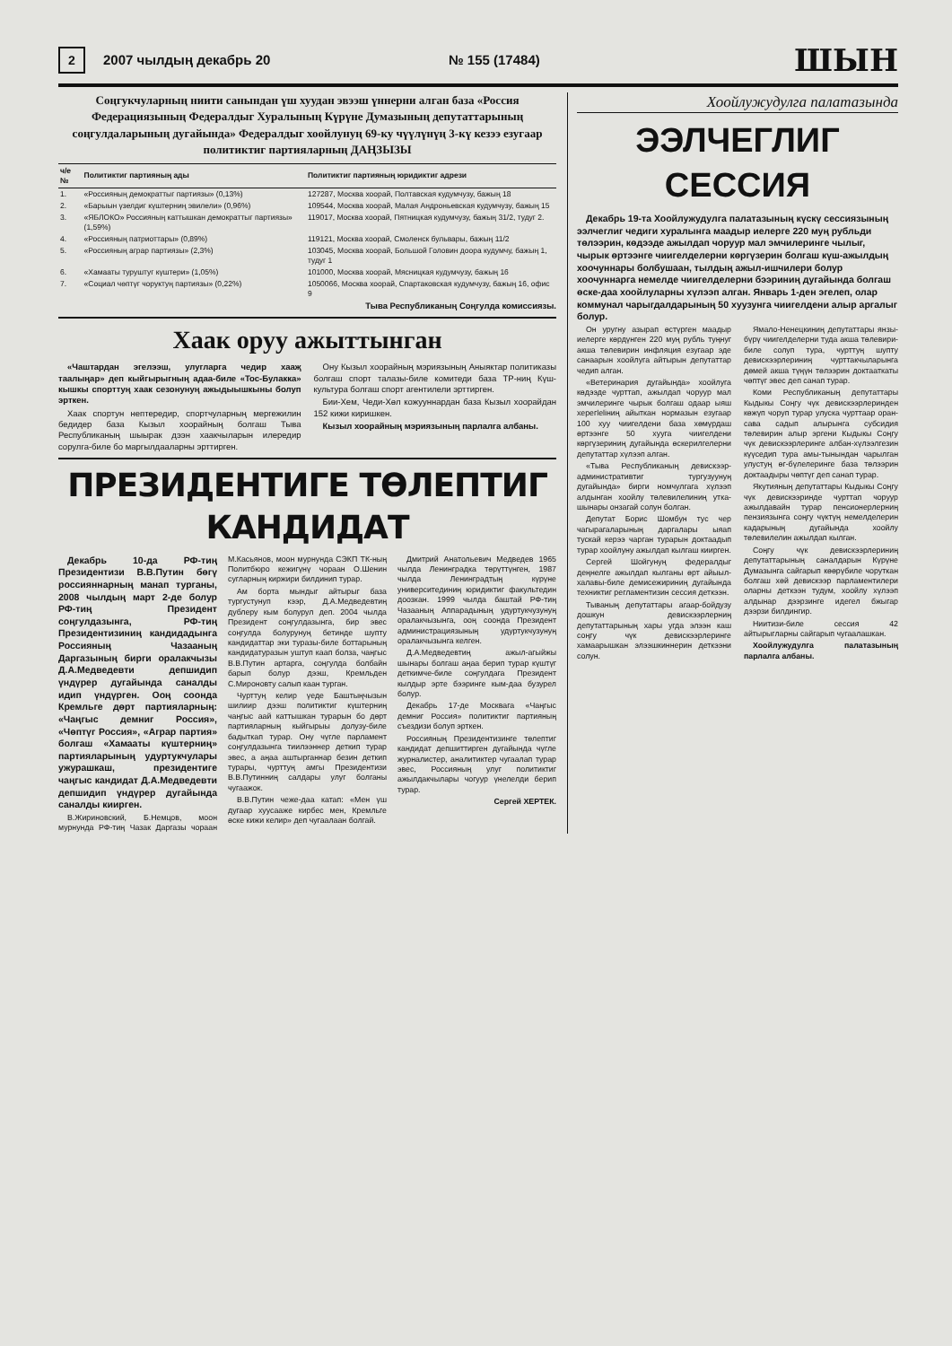2
2007 чылдың декабрь 20 № 155 (17484)
ШЫН
Соңгукчуларның ниити санындан үш хуудан эвээш үннерни алган база «Россия Федерациязының Федералдыг Хуралының Күрүне Думазының депутаттарының соңгулдаларының дугайында» Федералдыг хоойлунуң 69-ку чүүлүнүң 3-кү кезээ езугаар политиктиг партияларның ДАҢЗЫЗЫ
| ч/е № | Политиктиг партияның ады | Политиктиг партияның юридиктиг адрези |
| --- | --- | --- |
| 1. | «Россияның демократтыг партиязы» (0,13%) | 127287, Москва хоорай, Полтавская кудумчузу, бажың 18 |
| 2. | «Барыын үзелдиг күштерниң эвилели» (0,96%) | 109544, Москва хоорай, Малая Андроньевская кудумчузу, бажың 15 |
| 3. | «ЯБЛОКО» Россияның каттышкан демократтыг партиязы» (1,59%) | 119017, Москва хоорай, Пятницкая кудумчузу, бажың 31/2, тудуг 2. |
| 4. | «Россияның патриоттары» (0,89%) | 119121, Москва хоорай, Смоленск бульвары, бажың 11/2 |
| 5. | «Россияның аграр партиязы» (2,3%) | 103045, Москва хоорай, Большой Головин доора кудумчу, бажың 1, тудуг 1 |
| 6. | «Хамааты туруштуг күштери» (1,05%) | 101000, Москва хоорай, Мясницкая кудумчузу, бажың 16 |
| 7. | «Социал чөптүг чоруктуң партиязы» (0,22%) | 1050066, Москва хоорай, Спартаковская кудумчузу, бажың 16, офис 9 |
Тыва Республиканың Соңгулда комиссиязы.
Хаак оруу ажыттынган
«Чаштардан эгелээш, улугларга чедир хааҗ таалыңар» деп кыйгырыгның адаа-биле «Тос-Булакка» кышкы спорттуң хаак сезонунуң ажыдыышкыны болуп эрткен.
Хаак спортун нептередир, спортчуларның мергежилин бедидер база Кызыл хоорайның болгаш Тыва Республиканың шыырак дээн хаакчыларын илередир сорулга-биле бо маргылдааларны эрттирген.
Ону Кызыл хоорайның мэриязының Аныяктар политиказы болгаш спорт талазы-биле комитеди база ТР-ниң Күш-культура болгаш спорт агентилели эрттирген.
Бии-Хем, Чеди-Хөл кожууннардан база Кызыл хоорайдан 152 кижи киришкен.
Кызыл хоорайның мэриязының парлалга албаны.
ПРЕЗИДЕНТИГЕ ТӨЛЕПТИГ КАНДИДАТ
Декабрь 10-да РФ-тиң Президентизи В.В.Путин бөгү россияннарның манап турганы, 2008 чылдың март 2-де болур РФ-тиң Президент соңгулдазынга, РФ-тиң Президентизиниң кандидадынга Россияның Чазааның Даргазының бирги оралакчызы Д.А.Медведевти депшидип үндүрер дугайында саналды идип үндүрген. Ооң соонда Кремльге дөрт партияларның: «Чаңгыс демниг Россия», «Чөптүг Россия», «Аграр партия» болгаш «Хамааты күштерниң» партияларының удуртукчулары ужурашкаш, президентиге чаңгыс кандидат Д.А.Медведевти депшидип үндүрер дугайында саналды киирген.
В.Жириновский, Б.Немцов, моон мурнунда РФ-тиң Чазак Даргазы чораан М.Касьянов, моон мурнунда СЭКП ТК-ның Политбюро кежигүнү чораан О.Шенин сугларның киржири билдинип турар.
Ам борта мындыг айтырыг база тургустунуп кээр, Д.А.Медведевтиң дублеру кым болурул деп. 2004 чылда Президент соңгулдазынга, бир эвес соңгулда болурунуң бетинде шупту кандидаттар эки туразы-биле боттарының кандидатуразын уштуп каап болза, чаңгыс В.В.Путин артарга, соңгулда болбайн барып болур дээш, Кремльден С.Мироновту салып каан турган.
Чурттуң келир үеде Баштыңчызын шилиир дээш политиктиг күштерниң чаңгыс аай каттышкан турарын бо дөрт партияларның кыйгырыы долузу-биле бадыткап турар. Ону чүгле парламент соңгулдазынга тиилээннер деткип турар эвес, а аңаа аштырганнар безин деткип турары, чурттуң амгы Президентизи В.В.Путинниң салдары улуг болганы чугаажок.
В.В.Путин чеже-даа катап: «Мен үш дугаар хуусааже кирбес мен, Кремльге өске кижи келир» деп чугаалаан болгай.
Дмитрий Анатольевич Медведев 1965 чылда Ленинградка төрүттүнген, 1987 чылда Ленинградтың күрүне университединиң юридиктиг факультедин доозкан. 1999 чылда баштай РФ-тиң Чазааның Аппарадының удуртукчузунуң оралакчызынга, ооң соонда Президент администрациязының удуртукчузунуң оралакчызынга келген.
Д.А.Медведевтиң ажыл-агыйжы шынары болгаш аңаа берип турар күштүг деткимче-биле соңгулдага Президент кылдыр эрте бээринге кым-даа бузурел болур.
Декабрь 17-де Москвага «Чаңгыс демниг Россия» политиктиг партияның съездизи болуп эрткен.
Россияның Президентизинге төлептиг кандидат депшиттирген дугайында чүгле журналистер, аналитиктер чугаалап турар эвес, Россияның улуг политиктиг ажылдакчылары чогуур үнелелди берип турар.
Сергей ХЕРТЕК.
Хоойлужудулга палатазында
ЭЭЛЧЕГЛИГ СЕССИЯ
Декабрь 19-та Хоойлужудулга палатазының күскү сессиязының ээлчеглиг чедиги хуралынга маадыр иелерге 220 муң рубльди төлээрин, көдээде ажылдап чоруур мал эмчилеринге чылыг, чырык өртээнге чиигелделерни көргүзерин болгаш күш-ажылдың хоочуннары болбушаан, тылдың ажыл-ишчилери болур хоочуннарга немелде чиигелделерни бээриниң дугайында болгаш өске-даа хоойлуларны хүлээп алган. Январь 1-ден эгелеп, олар коммунал чарыгдалдарының 50 хуузунга чиигелдени алыр аргалыг болур.
Он уругну азырап өстүрген маадыр иелерге көрдүнген 220 муң рубль туңнуг акша төлевирин инфляция езугаар эде санаарын хоойлуга айтырын депутаттар чедип алган.
«Ветеринария дугайында» хоойлуга көдээде чурттап, ажылдап чоруур мал эмчилеринге чырык болгаш одаар ыяш херегleliниң айыткан нормазын езугаар 100 хуу чиигелдени база хөмүрдаш өртээнге 50 хууга чиигелдени көргүзериниң дугайында өскерилгелерни депутаттар хүлээп алган.
«Тыва Республиканың девискээр-административтиг тургузуунуң дугайында» бирги номчулгага хүлээп алдынган хоойлу төлевилелиниң утка-шынары онзагай солун болган.
Депутат Борис Шомбун тус чер чагырагаларының даргалары ыяап тускай керээ чарган турарын доктаадып турар хоойлуну ажылдап кылгаш киирген.
Сергей Шойгунуң федералдыг деңнелге ажылдап кылганы өрт айыыл-халавы-биле демисежириниң дугайында техниктиг регламентизин сессия деткээн.
Тываның депутаттары агаар-бойдузу дошкун девискээрлерниң депутаттарының хары угда элээн каш соңгу чүк девискээрлеринге хамаарышкан элээшкиннерин деткээни солун.
Ямало-Ненецкиниң депутаттары янзы-бүрү чиигелделерни туда акша төлевири-биле солуп тура, чурттуң шупту девискээрлериниң чурттакчыларынга дөмей акша түңүн төлээрин доктааткаты чөптүг эвес деп санап турар.
Коми Республиканың депутаттары Кыдыкы Соңгу чүк девискээрлеринден көжүп чоруп турар улуска чурттаар оран-сава садып алырынга субсидия төлевирин алыр эргени Кыдыкы Соңгу чүк девискээрлеринге албан-хүлээлгезин күүседип тура амы-тынындан чарылган улустуң өг-бүлелеринге база төлээрин доктаадыры чөптүг деп санап турар.
Якутияның депутаттары Кыдыкы Соңгу чүк девискээринде чурттап чоруур ажылдавайн турар пенсионерлерниң пензиязынга соңгу чүктүң немелделерин кадарының дугайында хоойлу төлевилелин ажылдап кылган.
Соңгу чүк девискээрлериниң депутаттарының саналдарын Күрүне Думазынга сайгарып көөрүбиле чоруткан болгаш хөй девискээр парламентилери оларны деткээн тудум, хоойлу хүлээп алдынар дээрзинге идегел бжыгар дээрзи билдингир.
Ниитизи-биле сессия 42 айтырыгларны сайгарып чугаалашкан.
Хоойлужудулга палатазының парлалга албаны.